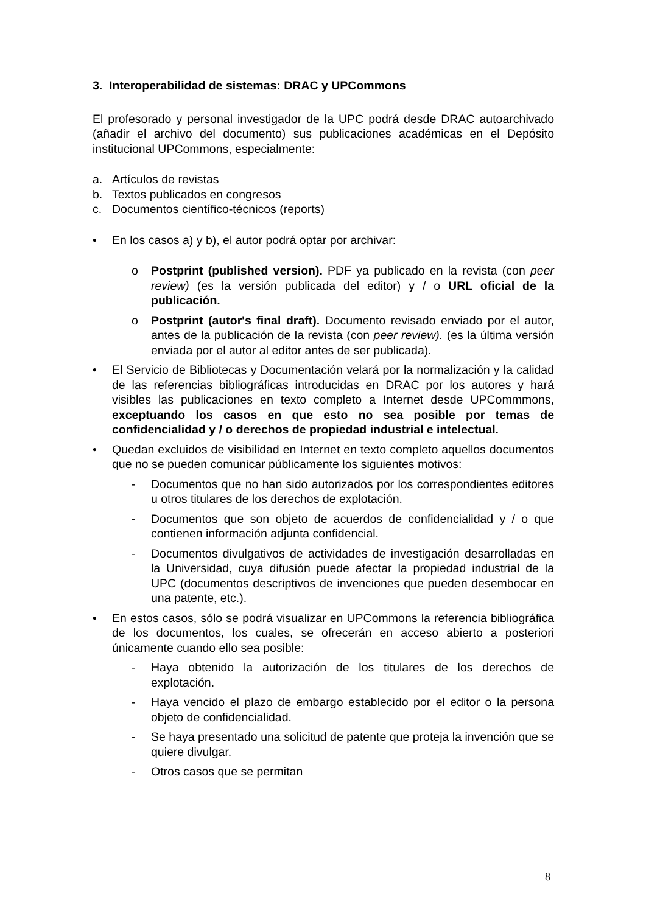3. Interoperabilidad de sistemas: DRAC y UPCommons
El profesorado y personal investigador de la UPC podrá desde DRAC autoarchivado (añadir el archivo del documento) sus publicaciones académicas en el Depósito institucional UPCommons, especialmente:
a. Artículos de revistas
b. Textos publicados en congresos
c. Documentos científico-técnicos (reports)
• En los casos a) y b), el autor podrá optar por archivar:
o Postprint (published version). PDF ya publicado en la revista (con peer review) (es la versión publicada del editor) y / o URL oficial de la publicación.
o Postprint (autor's final draft). Documento revisado enviado por el autor, antes de la publicación de la revista (con peer review). (es la última versión enviada por el autor al editor antes de ser publicada).
• El Servicio de Bibliotecas y Documentación velará por la normalización y la calidad de las referencias bibliográficas introducidas en DRAC por los autores y hará visibles las publicaciones en texto completo a Internet desde UPCommmons, exceptuando los casos en que esto no sea posible por temas de confidencialidad y / o derechos de propiedad industrial e intelectual.
• Quedan excluidos de visibilidad en Internet en texto completo aquellos documentos que no se pueden comunicar públicamente los siguientes motivos:
- Documentos que no han sido autorizados por los correspondientes editores u otros titulares de los derechos de explotación.
- Documentos que son objeto de acuerdos de confidencialidad y / o que contienen información adjunta confidencial.
- Documentos divulgativos de actividades de investigación desarrolladas en la Universidad, cuya difusión puede afectar la propiedad industrial de la UPC (documentos descriptivos de invenciones que pueden desembocar en una patente, etc.).
• En estos casos, sólo se podrá visualizar en UPCommons la referencia bibliográfica de los documentos, los cuales, se ofrecerán en acceso abierto a posteriori únicamente cuando ello sea posible:
- Haya obtenido la autorización de los titulares de los derechos de explotación.
- Haya vencido el plazo de embargo establecido por el editor o la persona objeto de confidencialidad.
- Se haya presentado una solicitud de patente que proteja la invención que se quiere divulgar.
- Otros casos que se permitan
8